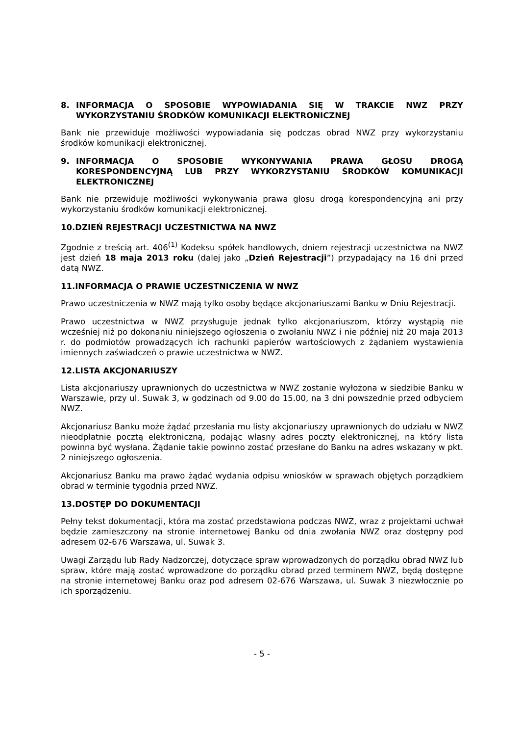8. INFORMACJA O SPOSOBIE WYPOWIADANIA SIĘ W TRAKCIE NWZ PRZY WYKORZYSTANIU ŚRODKÓW KOMUNIKACJI ELEKTRONICZNEJ
Bank nie przewiduje możliwości wypowiadania się podczas obrad NWZ przy wykorzystaniu środków komunikacji elektronicznej.
9. INFORMACJA O SPOSOBIE WYKONYWANIA PRAWA GŁOSU DROGĄ KORESPONDENCYJNĄ LUB PRZY WYKORZYSTANIU ŚRODKÓW KOMUNIKACJI ELEKTRONICZNEJ
Bank nie przewiduje możliwości wykonywania prawa głosu drogą korespondencyjną ani przy wykorzystaniu środków komunikacji elektronicznej.
10.DZIEŃ REJESTRACJI UCZESTNICTWA NA NWZ
Zgodnie z treścią art. 406<sup>(1)</sup> Kodeksu spółek handlowych, dniem rejestracji uczestnictwa na NWZ jest dzień 18 maja 2013 roku (dalej jako „Dzień Rejestracji”) przypadający na 16 dni przed datą NWZ.
11.INFORMACJA O PRAWIE UCZESTNICZENIA W NWZ
Prawo uczestniczenia w NWZ mają tylko osoby będące akcjonariuszami Banku w Dniu Rejestracji.
Prawo uczestnictwa w NWZ przysługuje jednak tylko akcjonariuszom, którzy wystąpią nie wcześniej niż po dokonaniu niniejszego ogłoszenia o zwołaniu NWZ i nie później niż 20 maja 2013 r. do podmiotów prowadzących ich rachunki papierów wartościowych z żądaniem wystawienia imiennych zaświadczeń o prawie uczestnictwa w NWZ.
12.LISTA AKCJONARIUSZY
Lista akcjonariuszy uprawnionych do uczestnictwa w NWZ zostanie wyłożona w siedzibie Banku w Warszawie, przy ul. Suwak 3, w godzinach od 9.00 do 15.00, na 3 dni powszednie przed odbyciem NWZ.
Akcjonariusz Banku może żądać przesłania mu listy akcjonariuszy uprawnionych do udziału w NWZ nieodpłatnie pocztą elektroniczną, podając własny adres poczty elektronicznej, na który lista powinna być wysłana. Żądanie takie powinno zostać przesłane do Banku na adres wskazany w pkt. 2 niniejszego ogłoszenia.
Akcjonariusz Banku ma prawo żądać wydania odpisu wniosków w sprawach objętych porządkiem obrad w terminie tygodnia przed NWZ.
13.DOSTĘP DO DOKUMENTACJI
Pełny tekst dokumentacji, która ma zostać przedstawiona podczas NWZ, wraz z projektami uchwał będzie zamieszczony na stronie internetowej Banku od dnia zwołania NWZ oraz dostępny pod adresem 02-676 Warszawa, ul. Suwak 3.
Uwagi Zarządu lub Rady Nadzorczej, dotyczące spraw wprowadzonych do porządku obrad NWZ lub spraw, które mają zostać wprowadzone do porządku obrad przed terminem NWZ, będą dostępne na stronie internetowej Banku oraz pod adresem 02-676 Warszawa, ul. Suwak 3 niezwłocznie po ich sporządzeniu.
- 5 -